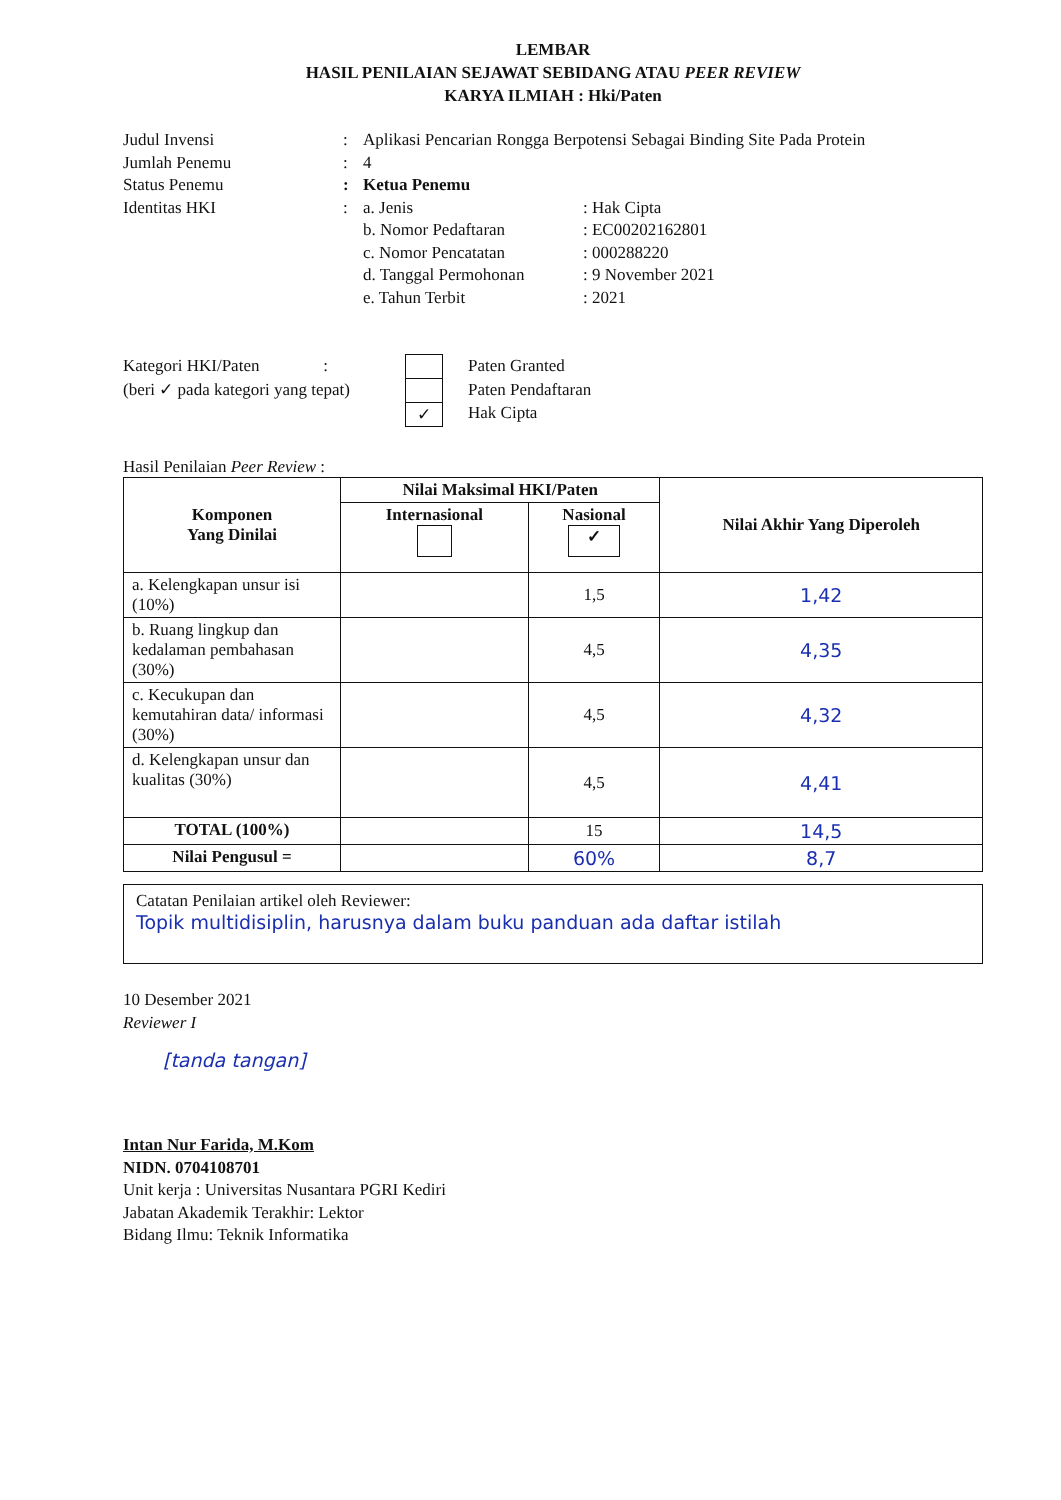LEMBAR
HASIL PENILAIAN SEJAWAT SEBIDANG ATAU PEER REVIEW
KARYA ILMIAH : Hki/Paten
Judul Invensi : Aplikasi Pencarian Rongga Berpotensi Sebagai Binding Site Pada Protein
Jumlah Penemu : 4
Status Penemu : Ketua Penemu
Identitas HKI :
a. Jenis : Hak Cipta
b. Nomor Pedaftaran : EC00202162801
c. Nomor Pencatatan : 000288220
d. Tanggal Permohonan : 9 November 2021
e. Tahun Terbit : 2021
Kategori HKI/Paten :
(beri ✓ pada kategori yang tepat)
✓
Paten Granted
Paten Pendaftaran
Hak Cipta
Hasil Penilaian Peer Review :
| Komponen Yang Dinilai | Nilai Maksimal HKI/Paten | | Nilai Akhir Yang Diperoleh |
| --- | --- | --- | --- |
| | Internasional | Nasional ✓ | |
| a. Kelengkapan unsur isi (10%) | | 1,5 | 1,42 |
| b. Ruang lingkup dan kedalaman pembahasan (30%) | | 4,5 | 4,35 |
| c. Kecukupan dan kemutahiran data/ informasi (30%) | | 4,5 | 4,32 |
| d. Kelengkapan unsur dan kualitas (30%) | | 4,5 | 4,41 |
| TOTAL (100%) | | 15 | 14,5 |
| Nilai Pengusul = | | 60% | 8,7 |
Catatan Penilaian artikel oleh Reviewer:
Topik multidisiplin, harusnya dalam buku panduan ada daftar istilah
10 Desember 2021
Reviewer I
[tanda tangan]
Intan Nur Farida, M.Kom
NIDN. 0704108701
Unit kerja : Universitas Nusantara PGRI Kediri
Jabatan Akademik Terakhir: Lektor
Bidang Ilmu: Teknik Informatika